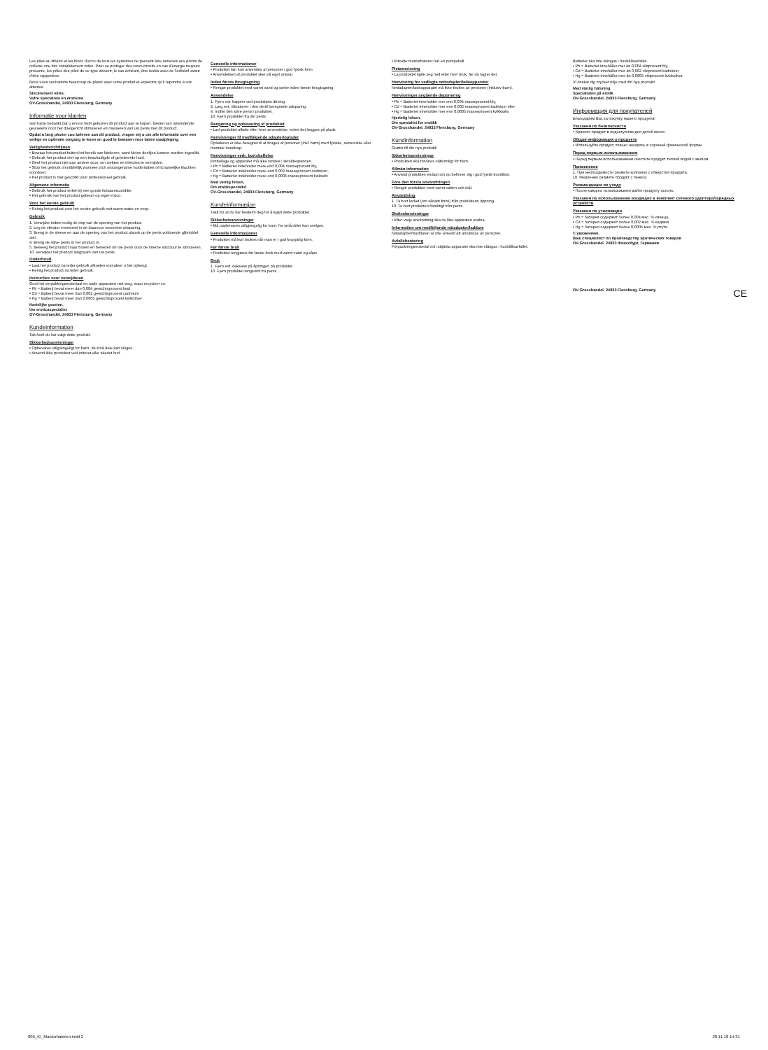Les piles au lithium et les blocs d'accu de tous les systèmes ne peuvent être ramenés aux points de collecte une fois complètement vides. Pour se protéger des court-circuits en cas d'énergie toujours présente, les pôles des piles de ce type doivent, le cas échéant, être isolés avec de l'adhésif avant d'être rapportées.
Nous vous souhaitons beaucoup de plaisir avec votre produit et espérons qu'il répondra à vos attentes.
Sincèrement vôtre,
Votre spécialiste en érotisme
OV-Grosshandel, 24933 Flensburg, Germany
Informatie voor klanten
Van harte bedankt dat u ervoor hebt gekozen dit product aan te kopen. Geniet van opwindende gevoelens door het doelgericht stimuleren en masseren van uw penis met dit product.
Opdat u lang plezier zou beleven aan dit product, vragen wij u om alle informatie over een veilige en optimale omgang te lezen en goed te bewaren voor latere raadpleging.
Veiligheidsrichtlijnen
• Bewaar het product buiten het bereik van kinderen, want kleine deeltjes kunnen worden ingeslikt.
• Gebruik het product niet op een beschadigde of geïrriteerde huid.
• Geef het product niet aan andere door, om ziektes en infecties te vermijden.
• Stop het gebruik onmiddellijk wanneer zich onaangename huidirritaties of lichamelijke klachten voordoen.
• Het product is niet geschikt voor professioneel gebruik.
Algemene informatie
• Gebruik het product enkel bij een goede lichaamsconditie.
• Het gebruik van het product gebeurt op eigen risico.
Voor het eerste gebruik
• Reinig het product voor het eerste gebruik met warm water en zeep.
Gebruik
1. Verwijder indien nodig de dop van de opening van het product.
2. Leg de vibrator eventueel in de daarvoor voorziene uitsparing.
3. Breng in de sleeve en aan de opening van het product alsook op de penis voldoende glijmiddel aan.
4. Breng de stijve penis in het product in.
5. Beweeg het product naar boven en beneden om de penis door de interne structuur te stimuleren.
10. Verwijder het product langzaam van uw penis.
Onderhoud
• Laat het product na ieder gebruik afkoelen vooraleer u het opbergt.
• Reinig het product na ieder gebruik.
Instructies voor verwijderen
Gooi het verpakkingsmateriaal en oude apparaten niet weg, maar recycleer ze.
• Pb = Batterij bevat meer dan 0,004 gewichtsprocent lood
• Cd = Batterij bevat meer dan 0,002 gewichtsprocent cadmium
• Hg = Batterij bevat meer dan 0,0005 gewichtsprocent kwikzilver
Hartelijke groeten,
Uw eroticaspecialist
OV-Grosshandel, 24933 Flensburg, Germany
Kundeinformation
Tak fordi du har valgt dette produkt.
Sikkerhedsanvisninger
• Opbevares utilgængeligt for børn, da små dele kan sluges.
• Anvend ikke produktet ved irriteret eller skadet hud.
Generelle informationer
• Produktet bør kun anvendes af personer i god fysisk form.
• Anvendelsen af produktet sker på eget ansvar.
Inden første ibrugtagning
• Rengør produktet med varmt vand og sæbe inden første ibrugtagning.
Anvendelse
1. Fjern evt. kappen ved produktets åbning.
2. Læg evt. vibratoren i den dertil beregnede udsparing.
4. Indfør den stive penis i produktet.
10. Fjern produktet fra din penis.
Rengøring og opbevaring af produktet
• Lad produktet afkøle efter hver anvendelse, inden det lægges på plads.
Henvisninger til medfølgende adapter/oplader
Opladeren er ikke beregnet til at bruges af personer (inkl. børn) med fysiske, sensoriske eller mentale handicap.
Henvisninger vedr. bortskaffelse
Emballage og apparater må ikke smides i skraldespanden.
• Pb = Batteriet indeholder mere end 0,004 masseprocent bly,
• Cd = Batteriet indeholder mere end 0,002 masseprocent cadmium,
• Hg = Batteriet indeholder mere end 0,0005 masseprocent kviksølv.
Med venlig hilsen,
Din erotikspecialist
OV-Grosshandel, 24933 Flensburg, Germany
Kundeinformasjon
Takk for at du har bestemt deg for å kjøpt dette produktet.
Sikkerhetsanvisninger
• Må oppbevares utilgjengelig for barn, for små deler kan svelges.
Generelle informasjoner
• Produktet må kun brukes når man er i god kroppslig form.
Før første bruk
• Produktet rengjøres før første bruk med varmt vann og såpe.
Bruk
1. Fjern evt. dekselet på åpningen på produktet.
10. Fjern produktet langsomt fra penis.
• Enkelte masturbatorer har en pumpeball.
Pleieanvisning
• La produktet kjøle seg ned etter hver bruk, før du lagrer det.
Henvisning for vedlagte nettadapter/ladeapparater
Nettadapter/ladeapparatet må ikke brukes av personer (inklusiv barn).
Henvisninger angående deponering
• Pb = Batteriet inneholder mer enn 0,004 masseprosent bly,
• Cd = Batteriet inneholder mer enn 0,002 masseprosent kadmium eller
• Hg = Batteriet inneholder mer enn 0,0005 masseprosent kvikksølv.
Hjertelig hilsen,
Din spesialist for erotikk
OV-Grosshandel, 24933 Flensburg, Germany
Kundinformation
Grattis till din nya produkt!
Säkerhetsanvisningar
• Produkten ska förvaras oåtkomligt för barn.
Allmän information
• Använd produkten endast om du befinner dig i god fysisk kondition.
Före den första användningen
• Rengör produkten med varmt vatten och tvål.
Användning
1. Ta bort locket (om sådant finns) från produktens öppning.
10. Ta bort produkten försiktigt från penis.
Skötselanvisningar
• Efter varje användning ska du låta apparaten svalna.
Information om medföljande nätadapter/laddare
Nätadaptern/laddaren är inte avsedd att användas av personer.
Avfallshantering
Förpackningsmaterial och uttjänta apparater ska inte slängas i hushållsavfallet.
Batterier ska inte slängas i hushållsavfallet.
• Pb = Batteriet innehåller mer än 0,004 viktprocent bly,
• Cd = Batteriet innehåller mer än 0,002 viktprocent kadmium,
• Hg = Batteriet innehåller mer än 0,0005 viktprocent kvicksilver.
Vi önskar dig mycket nöje med din nya produkt!
Med vänlig hälsning
Specialisten på erotik
OV-Grosshandel, 24933 Flensburg, Germany
Информация для покупателей
Благодарим Вас за покупку нашего продукта!
Указания по безопасности
• Храните продукт в недоступном для детей месте.
Общая информация о продукте
• Используйте продукт, только находясь в хорошей физической форме.
Перед первым использованием
• Перед первым использованием очистите продукт теплой водой с мылом.
Применение
1. При необходимости снимите колпачок с отверстия продукта.
10. Медленно снимите продукт с пениса.
Рекомендации по уходу
• После каждого использования дайте продукту остыть.
Указания по использованию входящих в комплект сетевого адаптера/зарядных устройств
Указания по утилизации
• Pb = батарея содержит более 0,004 мас. % свинца,
• Cd = батарея содержит более 0,002 мас. % кадмия,
• Hg = батарея содержит более 0,0005 мас. % ртути.
С уважением,
Ваш специалист по производству эротических товаров
OV-Grosshandel, 24933 Фленсбург, Германия
OV-Grosshandel, 24933 Flensburg, Germany. CE
005_KI_Masturbatoren.indd 2 28.11.18 14:31